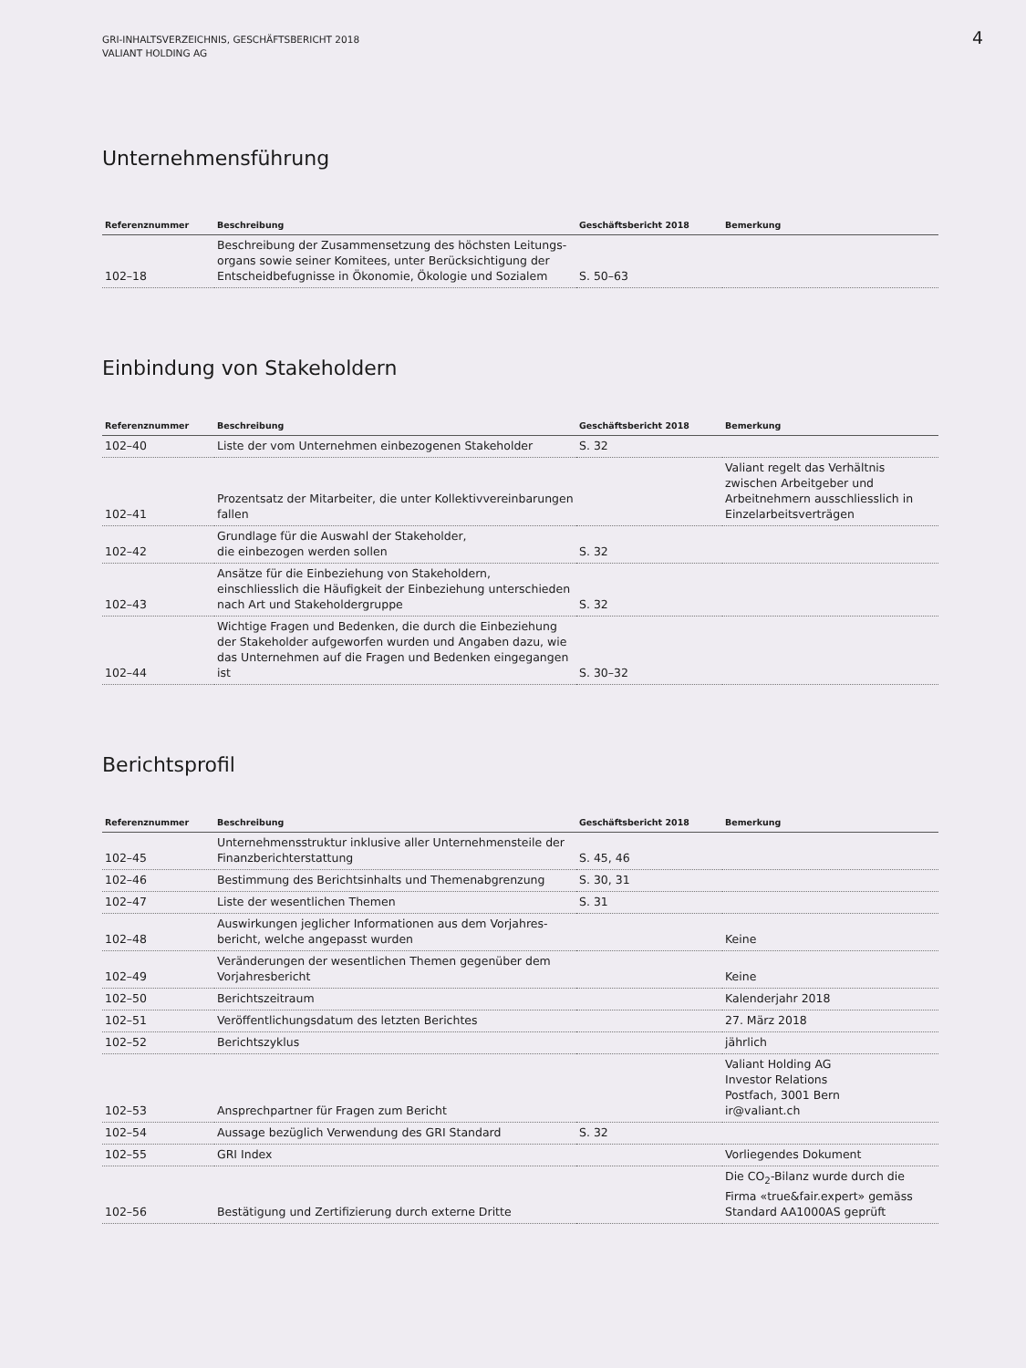GRI-INHALTSVERZEICHNIS, GESCHÄFTSBERICHT 2018
VALIANT HOLDING AG
4
Unternehmensführung
| Referenznummer | Beschreibung | Geschäftsbericht 2018 | Bemerkung |
| --- | --- | --- | --- |
| 102–18 | Beschreibung der Zusammensetzung des höchsten Leitungs­organs sowie seiner Komitees, unter Berücksichtigung der Entscheidbefugnisse in Ökonomie, Ökologie und Sozialem | S. 50–63 | |
Einbindung von Stakeholdern
| Referenznummer | Beschreibung | Geschäftsbericht 2018 | Bemerkung |
| --- | --- | --- | --- |
| 102–40 | Liste der vom Unternehmen einbezogenen Stakeholder | S. 32 | |
| 102–41 | Prozentsatz der Mitarbeiter, die unter Kollektiv­vereinbarungen fallen | | Valiant regelt das Verhältnis zwischen Arbeitgeber und Arbeitnehmern ausschliesslich in Einzelarbeitsverträgen |
| 102–42 | Grundlage für die Auswahl der Stakeholder, die einbezogen werden sollen | S. 32 | |
| 102–43 | Ansätze für die Einbeziehung von Stakeholdern, einschliesslich die Häufigkeit der Einbeziehung unter­schieden nach Art und Stakeholdergruppe | S. 32 | |
| 102–44 | Wichtige Fragen und Bedenken, die durch die Einbeziehung der Stakeholder aufgeworfen wurden und Angaben dazu, wie das Unternehmen auf die Fragen und Bedenken eingegangen ist | S. 30–32 | |
Berichtsprofil
| Referenznummer | Beschreibung | Geschäftsbericht 2018 | Bemerkung |
| --- | --- | --- | --- |
| 102–45 | Unternehmensstruktur inklusive aller Unternehmensteile der Finanzberichterstattung | S. 45, 46 | |
| 102–46 | Bestimmung des Berichtsinhalts und Themenabgrenzung | S. 30, 31 | |
| 102–47 | Liste der wesentlichen Themen | S. 31 | |
| 102–48 | Auswirkungen jeglicher Informationen aus dem Vorjahres­bericht, welche angepasst wurden | | Keine |
| 102–49 | Veränderungen der wesentlichen Themen gegenüber dem Vorjahresbericht | | Keine |
| 102–50 | Berichtszeitraum | | Kalenderjahr 2018 |
| 102–51 | Veröffentlichungsdatum des letzten Berichtes | | 27. März 2018 |
| 102–52 | Berichtszyklus | | jährlich |
| 102–53 | Ansprechpartner für Fragen zum Bericht | | Valiant Holding AG Investor Relations Postfach, 3001 Bern ir@valiant.ch |
| 102–54 | Aussage bezüglich Verwendung des GRI Standard | S. 32 | |
| 102–55 | GRI Index | | Vorliegendes Dokument |
| 102–56 | Bestätigung und Zertifizierung durch externe Dritte | | Die CO<sub>2</sub>-Bilanz wurde durch die Firma «true&fair.expert» gemäss Standard AA1000AS geprüft |